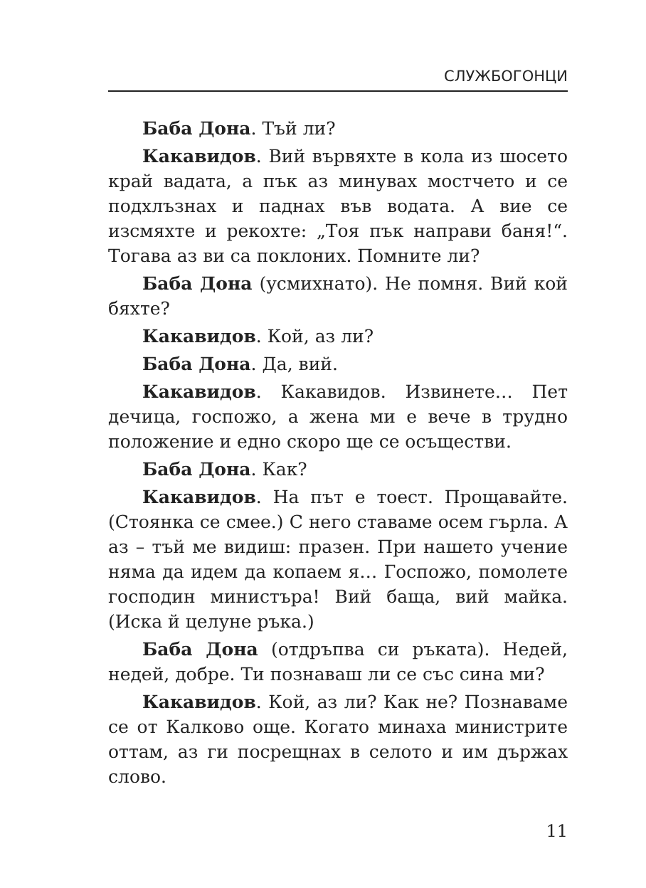СЛУЖБОГОНЦИ
Баба Дона. Тъй ли?
Какавидов. Вий вървяхте в кола из шосето край вадата, а пък аз минувах мостчето и се подхлъзнах и паднах във водата. А вие се изсмяхте и рекохте: „Тоя пък направи баня!“. Тогава аз ви са поклоних. Помните ли?
Баба Дона (усмихнато). Не помня. Вий кой бяхте?
Какавидов. Кой, аз ли?
Баба Дона. Да, вий.
Какавидов. Какавидов. Извинете… Пет дечица, госпожо, а жена ми е вече в трудно положение и едно скоро ще се осъществи.
Баба Дона. Как?
Какавидов. На път е тоест. Прощавайте. (Стоянка се смее.) С него ставаме осем гърла. А аз – тъй ме видиш: празен. При нашето учение няма да идем да копаем я… Госпожо, помолете господин министъра! Вий баща, вий майка. (Иска й целуне ръка.)
Баба Дона (отдръпва си ръката). Недей, недей, добре. Ти познаваш ли се със сина ми?
Какавидов. Кой, аз ли? Как не? Познаваме се от Калково още. Когато минаха министрите оттам, аз ги посрещнах в селото и им държах слово.
11